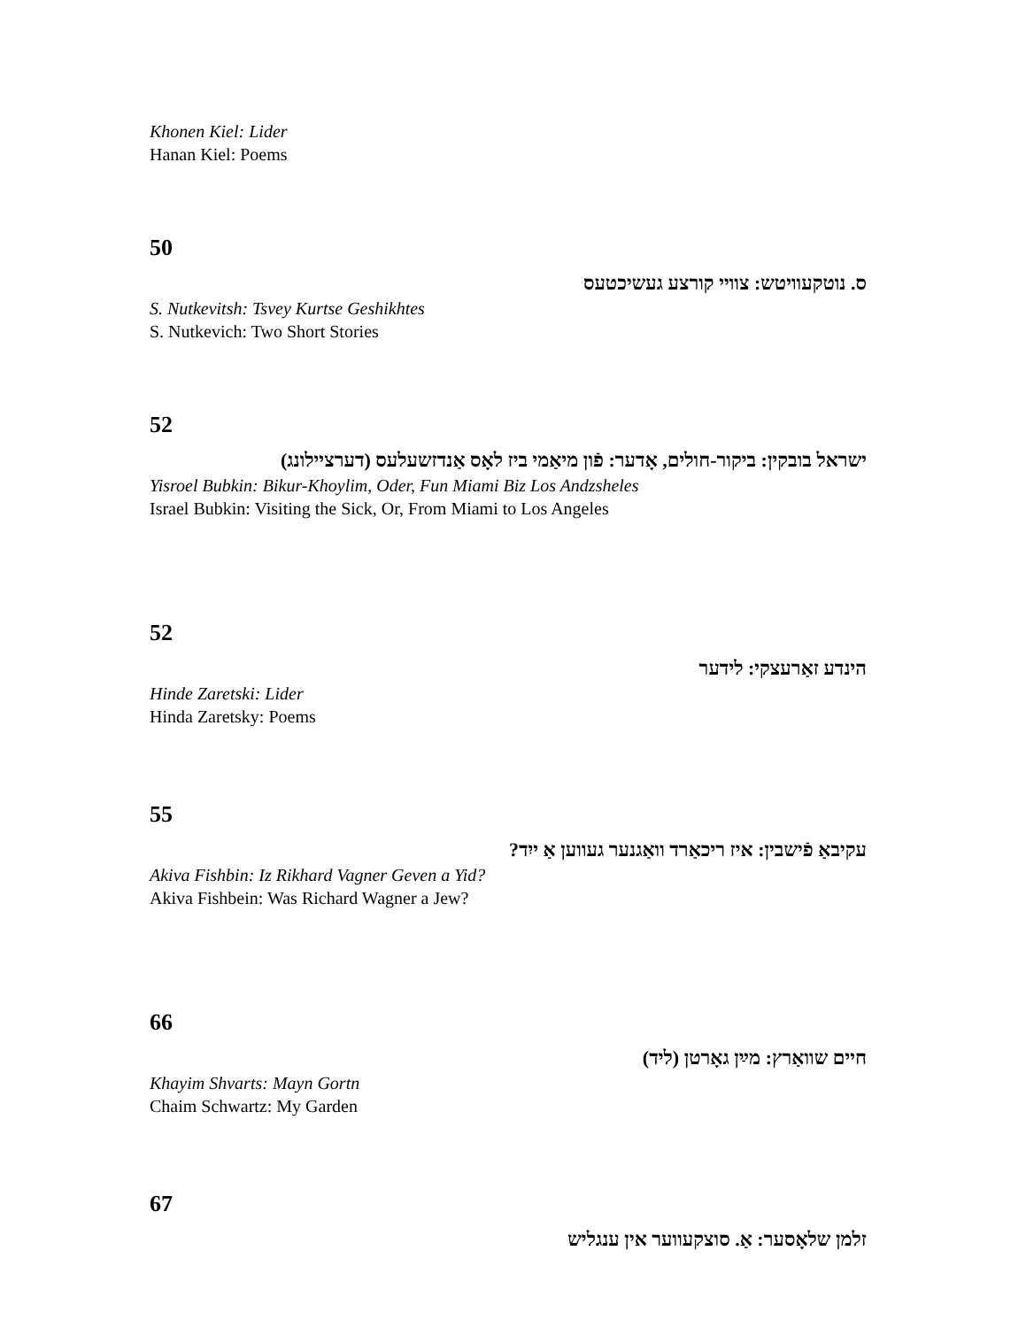Khonen Kiel: Lider
Hanan Kiel: Poems
50
ס. נוטקעוויטש: צוויי קורצע געשיכטעס
S. Nutkevitsh: Tsvey Kurtse Geshikhtes
S. Nutkevich: Two Short Stories
52
ישראל בובקין: ביקור-חולים, אָדער: פֿון מיאַמי ביז לאָס אַנדזשעלעס (דערציילונג)
Yisroel Bubkin: Bikur-Khoylim, Oder, Fun Miami Biz Los Andzsheles
Israel Bubkin: Visiting the Sick, Or, From Miami to Los Angeles
52
הינדע זאַרעצקי: לידער
Hinde Zaretski: Lider
Hinda Zaretsky: Poems
55
עקיבאַ פֿישבין: איז ריכאַרד וואַגנער געווען אַ ייִד?
Akiva Fishbin: Iz Rikhard Vagner Geven a Yid?
Akiva Fishbein: Was Richard Wagner a Jew?
66
חיים שוואַרץ: מײַן גאָרטן (ליד)
Khayim Shvarts: Mayn Gortn
Chaim Schwartz: My Garden
67
זלמן שלאָסער: אַ. סוצקעווער אין ענגליש